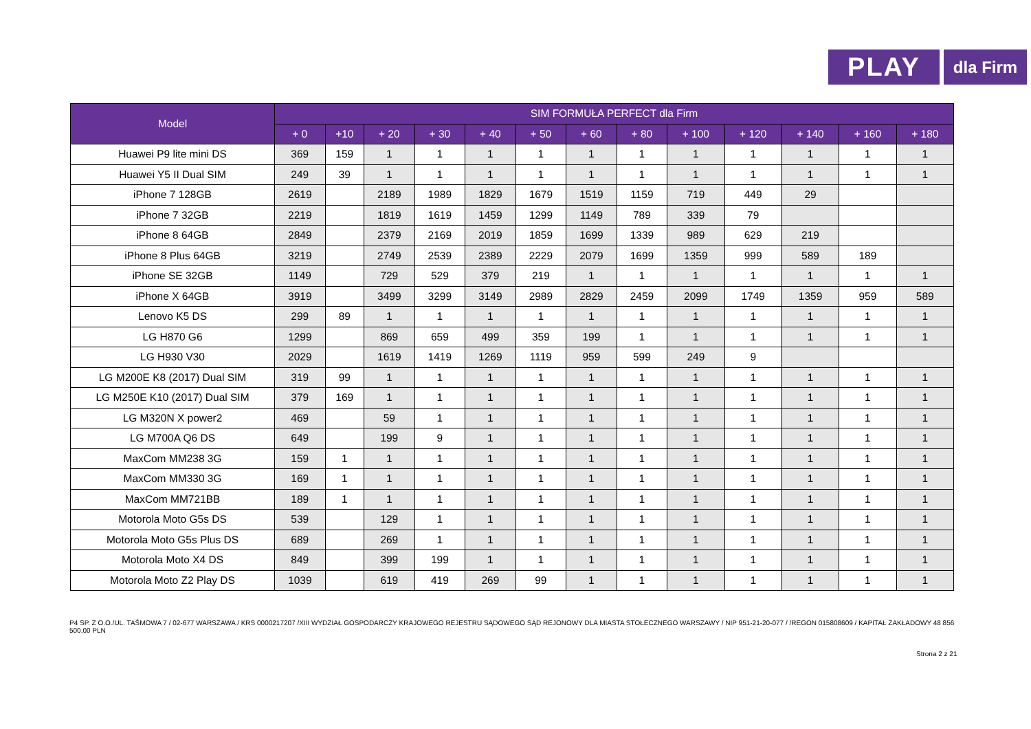PLAY
dla Firm
| Model | SIM FORMUŁA PERFECT dla Firm | | | | | | | | | | | | |
| --- | --- | --- | --- | --- | --- | --- | --- | --- | --- | --- | --- | --- | --- |
| | + 0 | +10 | + 20 | + 30 | + 40 | + 50 | + 60 | + 80 | + 100 | + 120 | + 140 | + 160 | + 180 |
| Huawei P9 lite mini DS | 369 | 159 | 1 | 1 | 1 | 1 | 1 | 1 | 1 | 1 | 1 | 1 | 1 |
| Huawei Y5 II Dual SIM | 249 | 39 | 1 | 1 | 1 | 1 | 1 | 1 | 1 | 1 | 1 | 1 | 1 |
| iPhone 7 128GB | 2619 | | 2189 | 1989 | 1829 | 1679 | 1519 | 1159 | 719 | 449 | 29 | | |
| iPhone 7 32GB | 2219 | | 1819 | 1619 | 1459 | 1299 | 1149 | 789 | 339 | 79 | | | |
| iPhone 8 64GB | 2849 | | 2379 | 2169 | 2019 | 1859 | 1699 | 1339 | 989 | 629 | 219 | | |
| iPhone 8 Plus 64GB | 3219 | | 2749 | 2539 | 2389 | 2229 | 2079 | 1699 | 1359 | 999 | 589 | 189 | |
| iPhone SE 32GB | 1149 | | 729 | 529 | 379 | 219 | 1 | 1 | 1 | 1 | 1 | 1 | 1 |
| iPhone X 64GB | 3919 | | 3499 | 3299 | 3149 | 2989 | 2829 | 2459 | 2099 | 1749 | 1359 | 959 | 589 |
| Lenovo K5 DS | 299 | 89 | 1 | 1 | 1 | 1 | 1 | 1 | 1 | 1 | 1 | 1 | 1 |
| LG H870 G6 | 1299 | | 869 | 659 | 499 | 359 | 199 | 1 | 1 | 1 | 1 | 1 | 1 |
| LG H930 V30 | 2029 | | 1619 | 1419 | 1269 | 1119 | 959 | 599 | 249 | 9 | | | |
| LG M200E K8 (2017) Dual SIM | 319 | 99 | 1 | 1 | 1 | 1 | 1 | 1 | 1 | 1 | 1 | 1 | 1 |
| LG M250E K10 (2017) Dual SIM | 379 | 169 | 1 | 1 | 1 | 1 | 1 | 1 | 1 | 1 | 1 | 1 | 1 |
| LG M320N X power2 | 469 | | 59 | 1 | 1 | 1 | 1 | 1 | 1 | 1 | 1 | 1 | 1 |
| LG M700A Q6 DS | 649 | | 199 | 9 | 1 | 1 | 1 | 1 | 1 | 1 | 1 | 1 | 1 |
| MaxCom MM238 3G | 159 | 1 | 1 | 1 | 1 | 1 | 1 | 1 | 1 | 1 | 1 | 1 | 1 |
| MaxCom MM330 3G | 169 | 1 | 1 | 1 | 1 | 1 | 1 | 1 | 1 | 1 | 1 | 1 | 1 |
| MaxCom MM721BB | 189 | 1 | 1 | 1 | 1 | 1 | 1 | 1 | 1 | 1 | 1 | 1 | 1 |
| Motorola Moto G5s DS | 539 | | 129 | 1 | 1 | 1 | 1 | 1 | 1 | 1 | 1 | 1 | 1 |
| Motorola Moto G5s Plus DS | 689 | | 269 | 1 | 1 | 1 | 1 | 1 | 1 | 1 | 1 | 1 | 1 |
| Motorola Moto X4 DS | 849 | | 399 | 199 | 1 | 1 | 1 | 1 | 1 | 1 | 1 | 1 | 1 |
| Motorola Moto Z2 Play DS | 1039 | | 619 | 419 | 269 | 99 | 1 | 1 | 1 | 1 | 1 | 1 | 1 |
P4 SP. Z O.O./UL. TAŚMOWA 7 / 02-677 WARSZAWA / KRS 0000217207 /XIII WYDZIAŁ GOSPODARCZY KRAJOWEGO REJESTRU SĄDOWEGO SĄD REJONOWY DLA MIASTA STOŁECZNEGO WARSZAWY / NIP 951-21-20-077 / /REGON 015808609 / KAPITAŁ ZAKŁADOWY 48 856 500,00 PLN
Strona 2 z 21